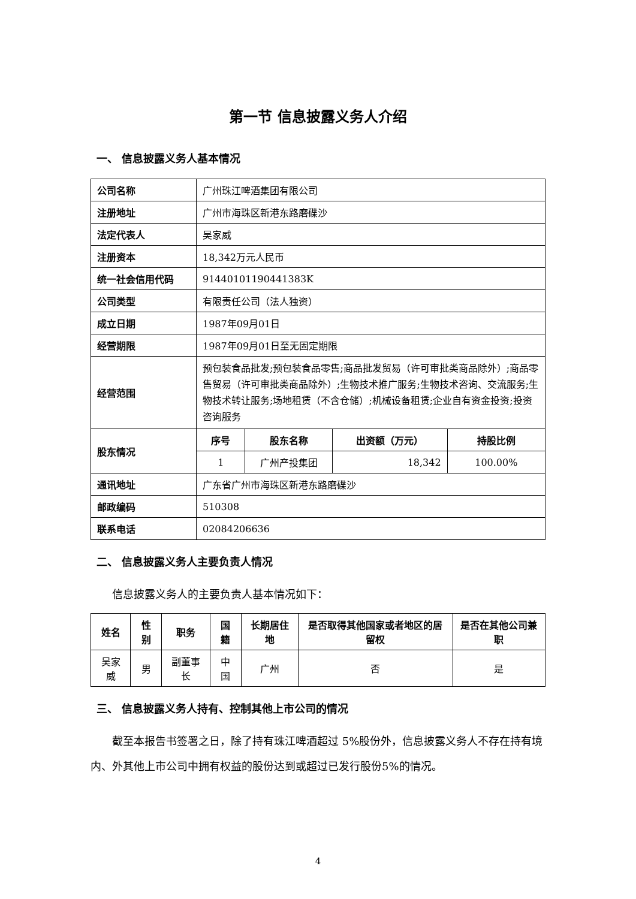第一节 信息披露义务人介绍
一、 信息披露义务人基本情况
| 公司名称 | 广州珠江啤酒集团有限公司 | | | |
| 注册地址 | 广州市海珠区新港东路磨碟沙 | | | |
| 法定代表人 | 吴家威 | | | |
| 注册资本 | 18,342万元人民币 | | | |
| 统一社会信用代码 | 91440101190441383K | | | |
| 公司类型 | 有限责任公司（法人独资） | | | |
| 成立日期 | 1987年09月01日 | | | |
| 经营期限 | 1987年09月01日至无固定期限 | | | |
| 经营范围 | 预包装食品批发;预包装食品零售;商品批发贸易（许可审批类商品除外）;商品零售贸易（许可审批类商品除外）;生物技术推广服务;生物技术咨询、交流服务;生物技术转让服务;场地租赁（不含仓储）;机械设备租赁;企业自有资金投资;投资咨询服务 | | | |
| 股东情况 | 序号 | 股东名称 | 出资额（万元） | 持股比例 |
| | 1 | 广州产投集团 | 18,342 | 100.00% |
| 通讯地址 | 广东省广州市海珠区新港东路磨碟沙 | | | |
| 邮政编码 | 510308 | | | |
| 联系电话 | 02084206636 | | | |
二、 信息披露义务人主要负责人情况
信息披露义务人的主要负责人基本情况如下：
| 姓名 | 性别 | 职务 | 国籍 | 长期居住地 | 是否取得其他国家或者地区的居留权 | 是否在其他公司兼职 |
| --- | --- | --- | --- | --- | --- | --- |
| 吴家威 | 男 | 副董事长 | 中国 | 广州 | 否 | 是 |
三、 信息披露义务人持有、控制其他上市公司的情况
截至本报告书签署之日，除了持有珠江啤酒超过 5%股份外，信息披露义务人不存在持有境内、外其他上市公司中拥有权益的股份达到或超过已发行股份5%的情况。
4